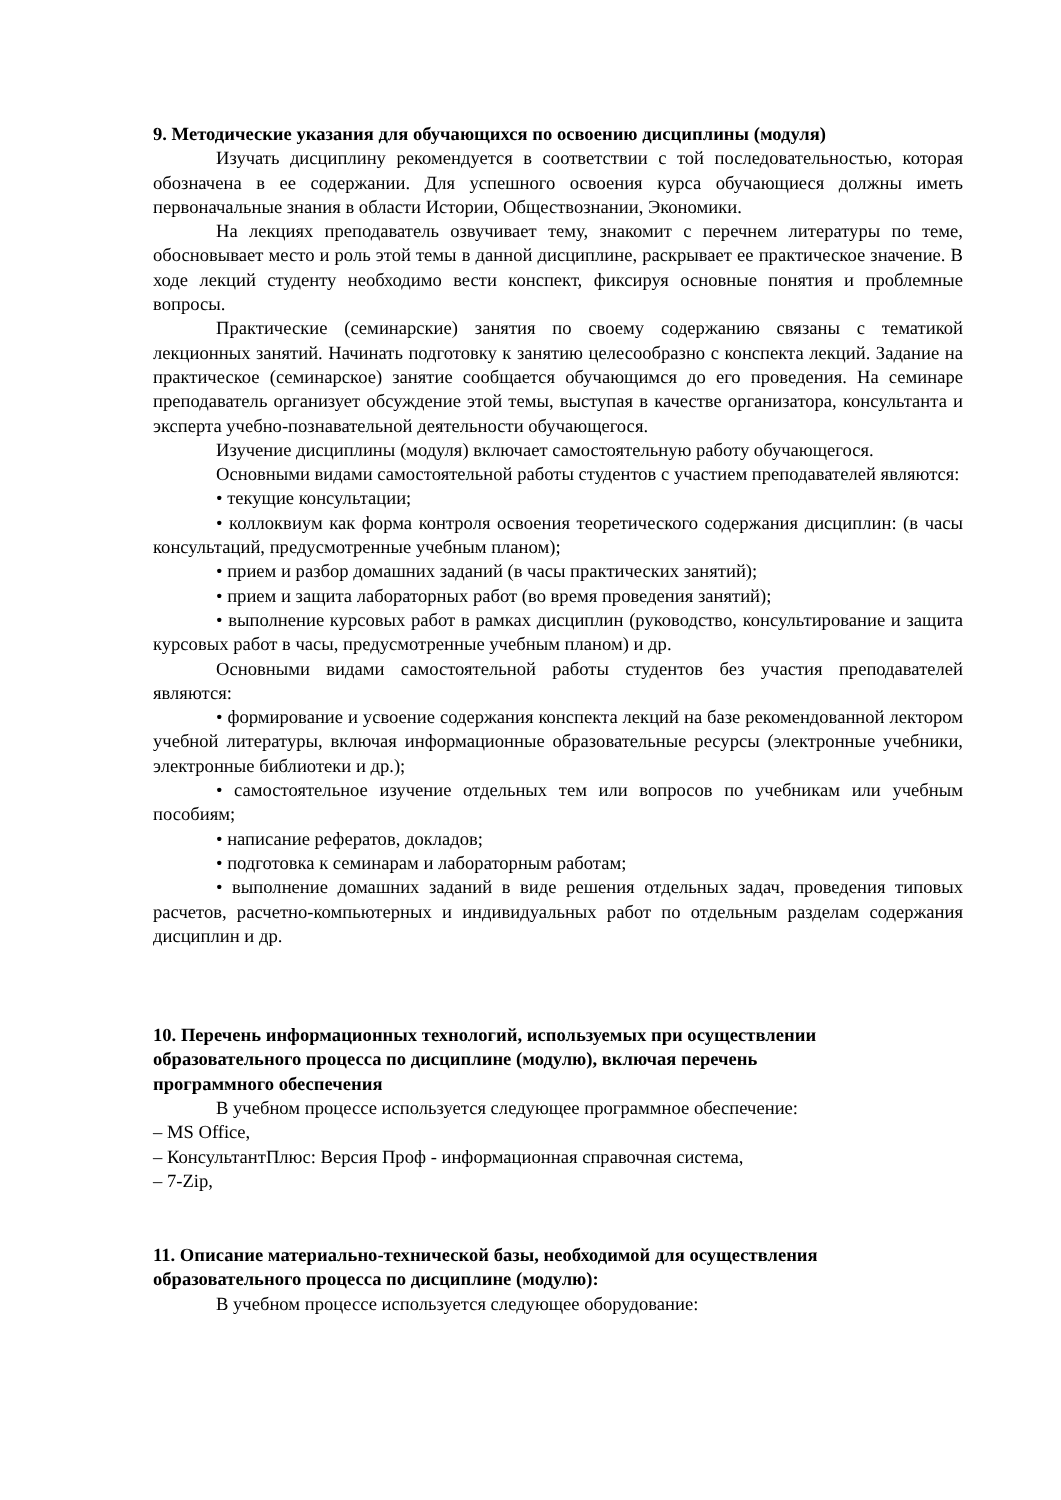9. Методические указания для обучающихся по освоению дисциплины (модуля)
Изучать дисциплину рекомендуется в соответствии с той последовательностью, которая обозначена в ее содержании. Для успешного освоения курса обучающиеся должны иметь первоначальные знания в области Истории, Обществознании, Экономики.
На лекциях преподаватель озвучивает тему, знакомит с перечнем литературы по теме, обосновывает место и роль этой темы в данной дисциплине, раскрывает ее практическое значение. В ходе лекций студенту необходимо вести конспект, фиксируя основные понятия и проблемные вопросы.
Практические (семинарские) занятия по своему содержанию связаны с тематикой лекционных занятий. Начинать подготовку к занятию целесообразно с конспекта лекций. Задание на практическое (семинарское) занятие сообщается обучающимся до его проведения. На семинаре преподаватель организует обсуждение этой темы, выступая в качестве организатора, консультанта и эксперта учебно-познавательной деятельности обучающегося.
Изучение дисциплины (модуля) включает самостоятельную работу обучающегося.
Основными видами самостоятельной работы студентов с участием преподавателей являются:
• текущие консультации;
• коллоквиум как форма контроля освоения теоретического содержания дисциплин: (в часы консультаций, предусмотренные учебным планом);
• прием и разбор домашних заданий (в часы практических занятий);
• прием и защита лабораторных работ (во время проведения занятий);
• выполнение курсовых работ в рамках дисциплин (руководство, консультирование и защита курсовых работ в часы, предусмотренные учебным планом) и др.
Основными видами самостоятельной работы студентов без участия преподавателей являются:
• формирование и усвоение содержания конспекта лекций на базе рекомендованной лектором учебной литературы, включая информационные образовательные ресурсы (электронные учебники, электронные библиотеки и др.);
• самостоятельное изучение отдельных тем или вопросов по учебникам или учебным пособиям;
• написание рефератов, докладов;
• подготовка к семинарам и лабораторным работам;
• выполнение домашних заданий в виде решения отдельных задач, проведения типовых расчетов, расчетно-компьютерных и индивидуальных работ по отдельным разделам содержания дисциплин и др.
10. Перечень информационных технологий, используемых при осуществлении
образовательного процесса по дисциплине (модулю), включая перечень
программного обеспечения
В учебном процессе используется следующее программное обеспечение:
– MS Office,
– КонсультантПлюс: Версия Проф - информационная справочная система,
– 7-Zip,
11. Описание материально-технической базы, необходимой для осуществления
образовательного процесса по дисциплине (модулю):
В учебном процессе используется следующее оборудование: